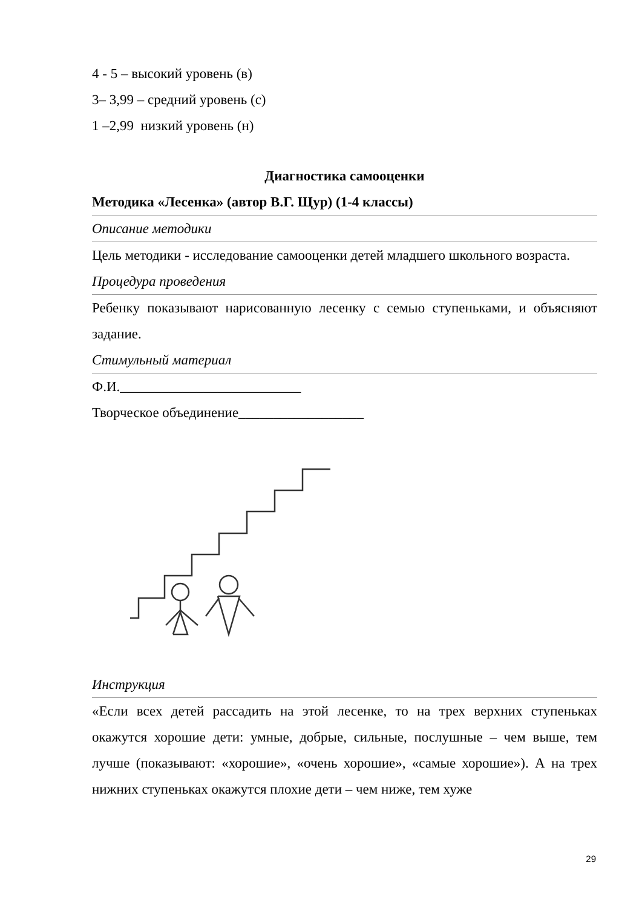4 - 5 – высокий уровень (в)
3– 3,99 – средний уровень (с)
1 –2,99 низкий уровень (н)
Диагностика самооценки
Методика «Лесенка» (автор В.Г. Щур) (1-4 классы)
Описание методики
Цель методики - исследование самооценки детей младшего школьного возраста.
Процедура проведения
Ребенку показывают нарисованную лесенку с семью ступеньками, и объясняют задание.
Стимульный материал
Ф.И.__________________________
Творческое объединение__________________
Инструкция
«Если всех детей рассадить на этой лесенке, то на трех верхних ступеньках окажутся хорошие дети: умные, добрые, сильные, послушные – чем выше, тем лучше (показывают: «хорошие», «очень хорошие», «самые хорошие»). А на трех нижних ступеньках окажутся плохие дети – чем ниже, тем хуже
29